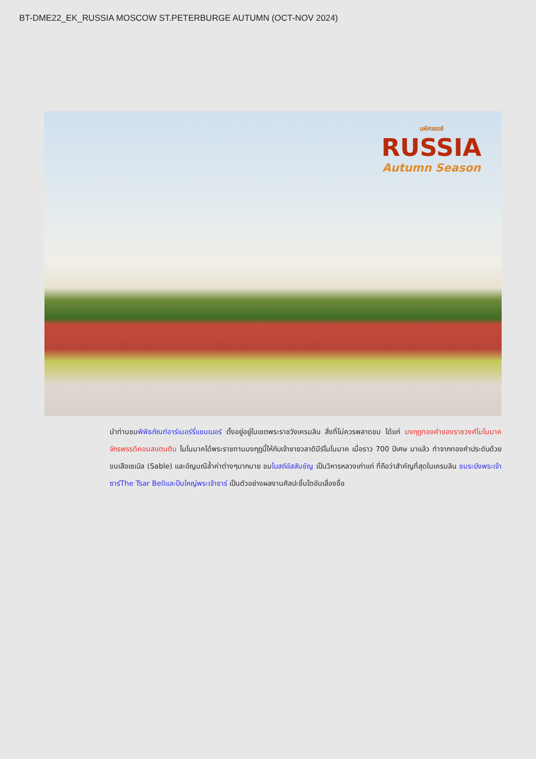BT-DME22_EK_RUSSIA MOSCOW ST.PETERBURGE AUTUMN (OCT-NOV 2024)
มหัศจรรย์
RUSSIA
Autumn Season
นำท่านชมพิพิธภัณฑ์อาร์เมอร์รี่แชมเบอร์ ตั้งอยู่อยู่ในเขตพระราชวังเครมลิน สิ่งที่ไม่ควรพลาดชม ได้แก่ มงกุฎทองคำของราชวงศ์โมโนมาคจักรพรรดิคอนสแตนติน โมโนมาคได้พระราชทานมงกุฎนี้ให้กับเจ้าชายวลาดิมีร์โมโนมาค เมื่อราว 700 ปีเศษ มาแล้ว ทำจากทองคำประดับด้วยขนเสือเซเบิล (Sable) และอัญมณีล้ำค่าต่างๆมากมาย ชมโบสถ์อัสสัมชัญ เป็นวิหารหลวงเก่าแก่ ที่ถือว่าสำคัญที่สุดในเครมลิน ชมระฆังพระเจ้าซาร์The Tsar Bellและปืนใหญ่พระเจ้าซาร์ เป็นตัวอย่างผลงานศิลปะชิ้นโตอันเลื่องชื่อ